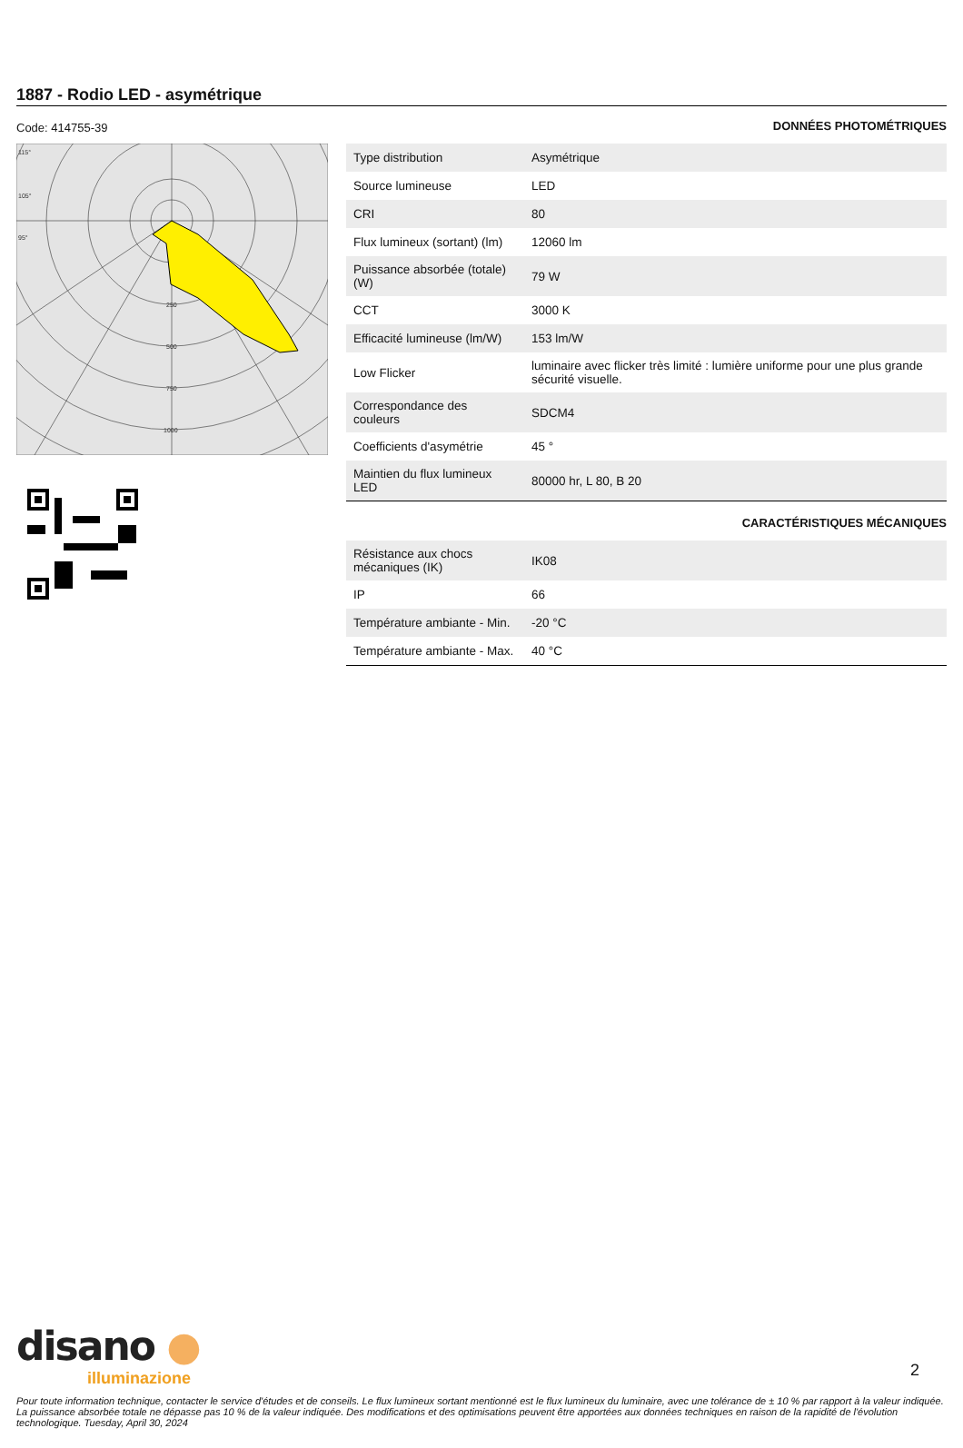1887 - Rodio LED - asymétrique
Code: 414755-39
115°
105°
95°
250
500
750
1000
DONNÉES PHOTOMÉTRIQUES
| Type distribution | Asymétrique |
| Source lumineuse | LED |
| CRI | 80 |
| Flux lumineux (sortant) (lm) | 12060 lm |
| Puissance absorbée (totale) (W) | 79 W |
| CCT | 3000 K |
| Efficacité lumineuse (lm/W) | 153 lm/W |
| Low Flicker | luminaire avec flicker très limité : lumière uniforme pour une plus grande sécurité visuelle. |
| Correspondance des couleurs | SDCM4 |
| Coefficients d'asymétrie | 45 ° |
| Maintien du flux lumineux LED | 80000 hr, L 80, B 20 |
CARACTÉRISTIQUES MÉCANIQUES
| Résistance aux chocs mécaniques (IK) | IK08 |
| IP | 66 |
| Température ambiante - Min. | -20 °C |
| Température ambiante - Max. | 40 °C |
disano ●
illuminazione
2
Pour toute information technique, contacter le service d'études et de conseils. Le flux lumineux sortant mentionné est le flux lumineux du luminaire, avec une tolérance de ± 10 % par rapport à la valeur indiquée. La puissance absorbée totale ne dépasse pas 10 % de la valeur indiquée. Des modifications et des optimisations peuvent être apportées aux données techniques en raison de la rapidité de l'évolution technologique. Tuesday, April 30, 2024